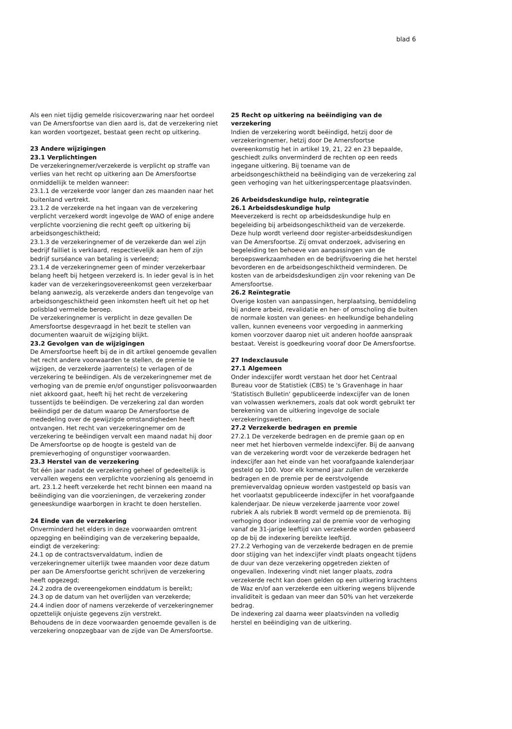blad 6
Als een niet tijdig gemelde risicoverzwaring naar het oordeel van De Amersfoortse van dien aard is, dat de verzekering niet kan worden voortgezet, bestaat geen recht op uitkering.
23 Andere wijzigingen
23.1 Verplichtingen
De verzekeringnemer/verzekerde is verplicht op straffe van verlies van het recht op uitkering aan De Amersfoortse onmiddellijk te melden wanneer:
23.1.1 de verzekerde voor langer dan zes maanden naar het buitenland vertrekt.
23.1.2 de verzekerde na het ingaan van de verzekering verplicht verzekerd wordt ingevolge de WAO of enige andere verplichte voorziening die recht geeft op uitkering bij arbeidsongeschiktheid;
23.1.3 de verzekeringnemer of de verzekerde dan wel zijn bedrijf failliet is verklaard, respectievelijk aan hem of zijn bedrijf surséance van betaling is verleend;
23.1.4 de verzekeringnemer geen of minder verzekerbaar belang heeft bij hetgeen verzekerd is. In ieder geval is in het kader van de verzekeringsovereenkomst geen verzekerbaar belang aanwezig, als verzekerde anders dan tengevolge van arbeidsongeschiktheid geen inkomsten heeft uit het op het polisblad vermelde beroep.
De verzekeringnemer is verplicht in deze gevallen De Amersfoortse desgevraagd in het bezit te stellen van documenten waaruit de wijziging blijkt.
23.2 Gevolgen van de wijzigingen
De Amersfoortse heeft bij de in dit artikel genoemde gevallen het recht andere voorwaarden te stellen, de premie te wijzigen, de verzekerde jaarrente(s) te verlagen of de verzekering te beëindigen. Als de verzekeringnemer met de verhoging van de premie en/of ongunstiger polisvoorwaarden niet akkoord gaat, heeft hij het recht de verzekering tussentijds te beëindigen. De verzekering zal dan worden beëindigd per de datum waarop De Amersfoortse de mededeling over de gewijzigde omstandigheden heeft ontvangen. Het recht van verzekeringnemer om de verzekering te beëindigen vervalt een maand nadat hij door De Amersfoortse op de hoogte is gesteld van de premieverhoging of ongunstiger voorwaarden.
23.3 Herstel van de verzekering
Tot één jaar nadat de verzekering geheel of gedeeltelijk is vervallen wegens een verplichte voorziening als genoemd in art. 23.1.2 heeft verzekerde het recht binnen een maand na beëindiging van die voorzieningen, de verzekering zonder geneeskundige waarborgen in kracht te doen herstellen.
24 Einde van de verzekering
Onverminderd het elders in deze voorwaarden omtrent opzegging en beëindiging van de verzekering bepaalde, eindigt de verzekering:
24.1 op de contractsvervaldatum, indien de verzekeringnemer uiterlijk twee maanden voor deze datum per aan De Amersfoortse gericht schrijven de verzekering heeft opgezegd;
24.2 zodra de overeengekomen einddatum is bereikt;
24.3 op de datum van het overlijden van verzekerde;
24.4 indien door of namens verzekerde of verzekeringnemer opzettelijk onjuiste gegevens zijn verstrekt.
Behoudens de in deze voorwaarden genoemde gevallen is de verzekering onopzegbaar van de zijde van De Amersfoortse.
25 Recht op uitkering na beëindiging van de verzekering
Indien de verzekering wordt beëindigd, hetzij door de verzekeringnemer, hetzij door De Amersfoortse overeenkomstig het in artikel 19, 21, 22 en 23 bepaalde, geschiedt zulks onverminderd de rechten op een reeds ingegane uitkering. Bij toename van de arbeidsongeschiktheid na beëindiging van de verzekering zal geen verhoging van het uitkeringspercentage plaatsvinden.
26 Arbeidsdeskundige hulp, reïntegratie
26.1 Arbeidsdeskundige hulp
Meeverzekerd is recht op arbeidsdeskundige hulp en begeleiding bij arbeidsongeschiktheid van de verzekerde. Deze hulp wordt verleend door register-arbeidsdeskundigen van De Amersfoortse. Zij omvat onderzoek, advisering en begeleiding ten behoeve van aanpassingen van de beroepswerkzaamheden en de bedrijfsvoering die het herstel bevorderen en de arbeidsongeschiktheid verminderen. De kosten van de arbeidsdeskundigen zijn voor rekening van De Amersfoortse.
26.2 Reïntegratie
Overige kosten van aanpassingen, herplaatsing, bemiddeling bij andere arbeid, revalidatie en her- of omscholing die buiten de normale kosten van genees- en heelkundige behandeling vallen, kunnen eveneens voor vergoeding in aanmerking komen voorzover daarop niet uit anderen hoofde aanspraak bestaat. Vereist is goedkeuring vooraf door De Amersfoortse.
27 Indexclausule
27.1 Algemeen
Onder indexcijfer wordt verstaan het door het Centraal Bureau voor de Statistiek (CBS) te 's Gravenhage in haar 'Statistisch Bulletin' gepubliceerde indexcijfer van de lonen van volwassen werknemers, zoals dat ook wordt gebruikt ter berekening van de uitkering ingevolge de sociale verzekeringswetten.
27.2 Verzekerde bedragen en premie
27.2.1 De verzekerde bedragen en de premie gaan op en neer met het hierboven vermelde indexcijfer. Bij de aanvang van de verzekering wordt voor de verzekerde bedragen het indexcijfer aan het einde van het voorafgaande kalenderjaar gesteld op 100. Voor elk komend jaar zullen de verzekerde bedragen en de premie per de eerstvolgende premievervaldag opnieuw worden vastgesteld op basis van het voorlaatst gepubliceerde indexcijfer in het voorafgaande kalenderjaar. De nieuw verzekerde jaarrente voor zowel rubriek A als rubriek B wordt vermeld op de premienota. Bij verhoging door indexering zal de premie voor de verhoging vanaf de 31-jarige leeftijd van verzekerde worden gebaseerd op de bij de indexering bereikte leeftijd.
27.2.2 Verhoging van de verzekerde bedragen en de premie door stijging van het indexcijfer vindt plaats ongeacht tijdens de duur van deze verzekering opgetreden ziekten of ongevallen. Indexering vindt niet langer plaats, zodra verzekerde recht kan doen gelden op een uitkering krachtens de Waz en/of aan verzekerde een uitkering wegens blijvende invaliditeit is gedaan van meer dan 50% van het verzekerde bedrag.
De indexering zal daarna weer plaatsvinden na volledig herstel en beëindiging van de uitkering.